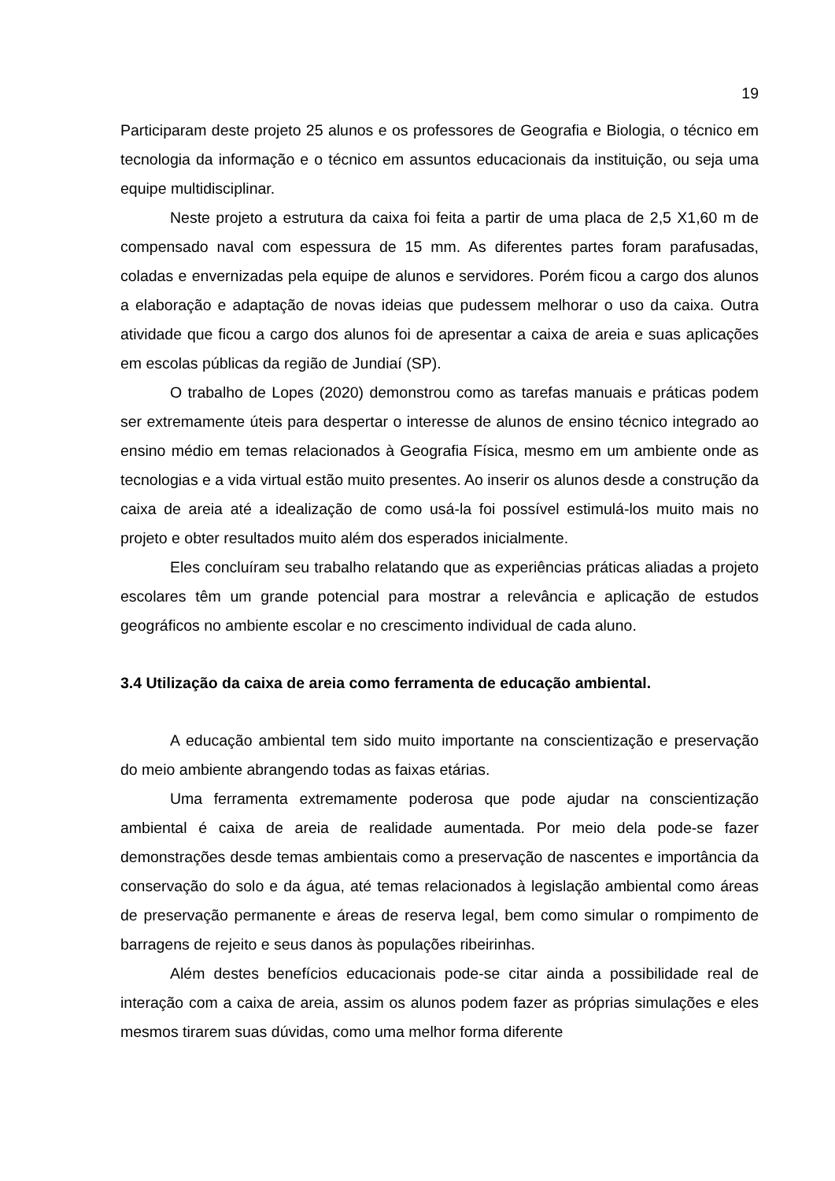19
Participaram deste projeto 25 alunos e os professores de Geografia e Biologia, o técnico em tecnologia da informação e o técnico em assuntos educacionais da instituição, ou seja uma equipe multidisciplinar.
Neste projeto a estrutura da caixa foi feita a partir de uma placa de 2,5 X1,60 m de compensado naval com espessura de 15 mm. As diferentes partes foram parafusadas, coladas e envernizadas pela equipe de alunos e servidores. Porém ficou a cargo dos alunos a elaboração e adaptação de novas ideias que pudessem melhorar o uso da caixa. Outra atividade que ficou a cargo dos alunos foi de apresentar a caixa de areia e suas aplicações em escolas públicas da região de Jundiaí (SP).
O trabalho de Lopes (2020) demonstrou como as tarefas manuais e práticas podem ser extremamente úteis para despertar o interesse de alunos de ensino técnico integrado ao ensino médio em temas relacionados à Geografia Física, mesmo em um ambiente onde as tecnologias e a vida virtual estão muito presentes. Ao inserir os alunos desde a construção da caixa de areia até a idealização de como usá-la foi possível estimulá-los muito mais no projeto e obter resultados muito além dos esperados inicialmente.
Eles concluíram seu trabalho relatando que as experiências práticas aliadas a projeto escolares têm um grande potencial para mostrar a relevância e aplicação de estudos geográficos no ambiente escolar e no crescimento individual de cada aluno.
3.4 Utilização da caixa de areia como ferramenta de educação ambiental.
A educação ambiental tem sido muito importante na conscientização e preservação do meio ambiente abrangendo todas as faixas etárias.
Uma ferramenta extremamente poderosa que pode ajudar na conscientização ambiental é caixa de areia de realidade aumentada. Por meio dela pode-se fazer demonstrações desde temas ambientais como a preservação de nascentes e importância da conservação do solo e da água, até temas relacionados à legislação ambiental como áreas de preservação permanente e áreas de reserva legal, bem como simular o rompimento de barragens de rejeito e seus danos às populações ribeirinhas.
Além destes benefícios educacionais pode-se citar ainda a possibilidade real de interação com a caixa de areia, assim os alunos podem fazer as próprias simulações e eles mesmos tirarem suas dúvidas, como uma melhor forma diferente